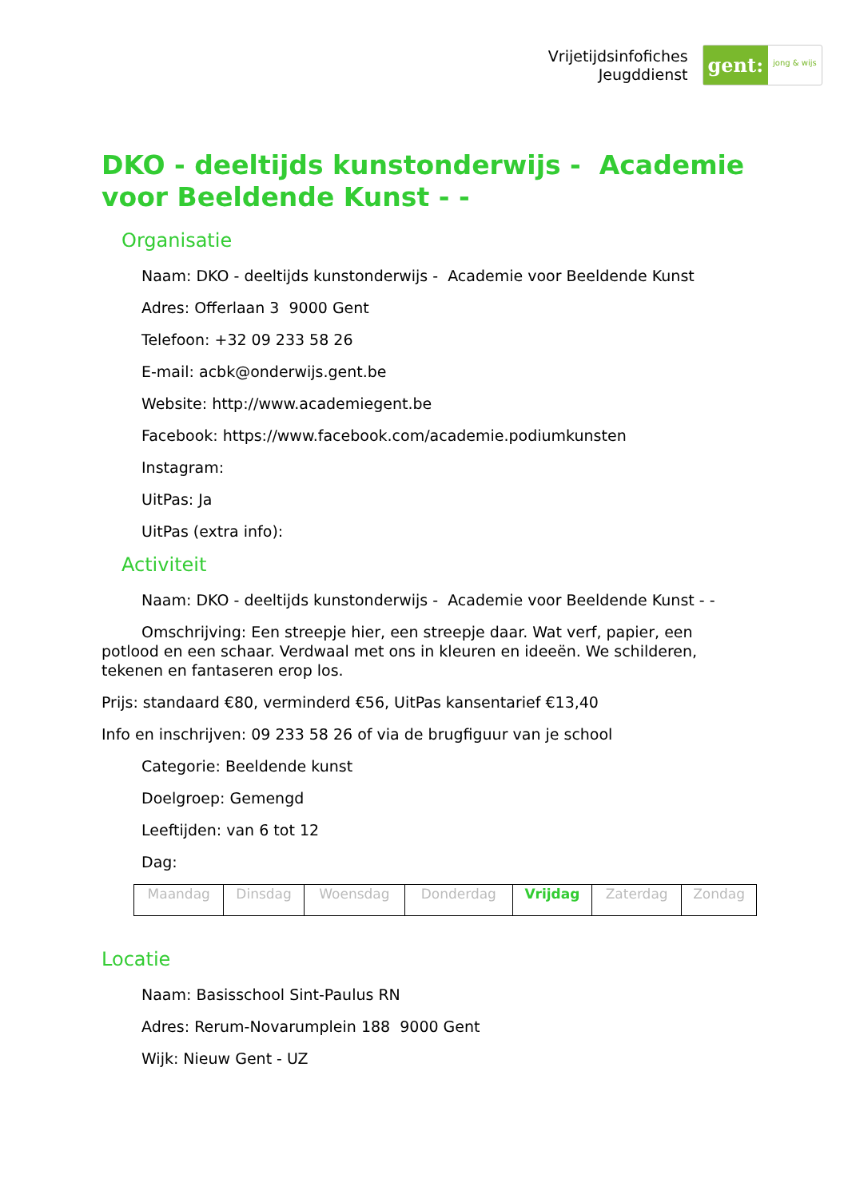Vrijetijdsinfofiches
Jeugddienst
gent: jong & wijs
DKO - deeltijds kunstonderwijs - Academie voor Beeldende Kunst - -
Organisatie
Naam: DKO - deeltijds kunstonderwijs - Academie voor Beeldende Kunst
Adres: Offerlaan 3 9000 Gent
Telefoon: +32 09 233 58 26
E-mail: acbk@onderwijs.gent.be
Website: http://www.academiegent.be
Facebook: https://www.facebook.com/academie.podiumkunsten
Instagram:
UitPas: Ja
UitPas (extra info):
Activiteit
Naam: DKO - deeltijds kunstonderwijs - Academie voor Beeldende Kunst - -
Omschrijving: Een streepje hier, een streepje daar. Wat verf, papier, een potlood en een schaar. Verdwaal met ons in kleuren en ideeën. We schilderen, tekenen en fantaseren erop los.
Prijs: standaard €80, verminderd €56, UitPas kansentarief €13,40
Info en inschrijven: 09 233 58 26 of via de brugfiguur van je school
Categorie: Beeldende kunst
Doelgroep: Gemengd
Leeftijden: van 6 tot 12
Dag:
| Maandag | Dinsdag | Woensdag | Donderdag | Vrijdag | Zaterdag | Zondag |
Locatie
Naam: Basisschool Sint-Paulus RN
Adres: Rerum-Novarumplein 188 9000 Gent
Wijk: Nieuw Gent - UZ